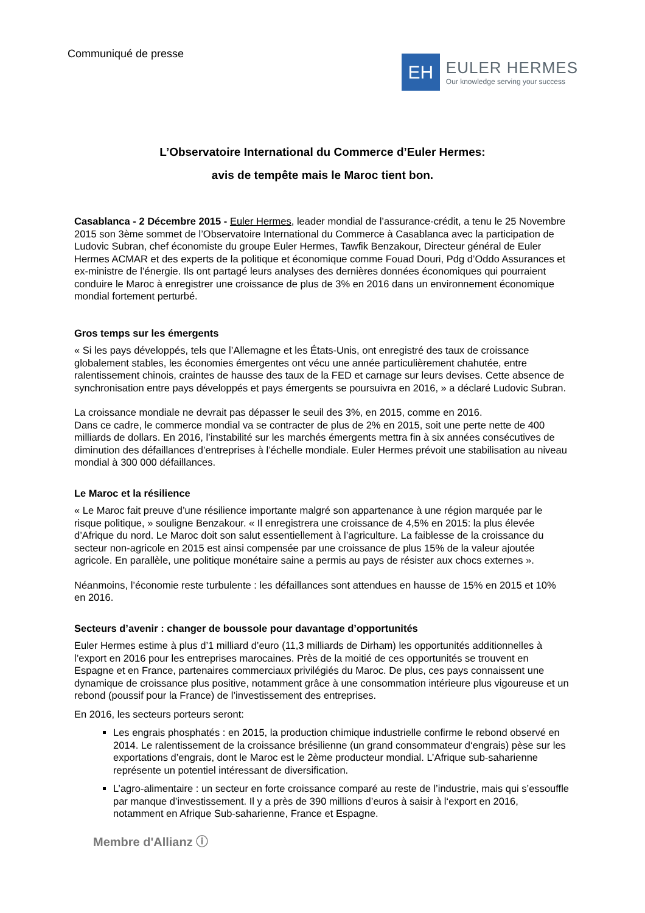Communiqué de presse
EH
EULER HERMES
Our knowledge serving your success
L’Observatoire International du Commerce d’Euler Hermes:
avis de tempête mais le Maroc tient bon.
Casablanca - 2 Décembre 2015 - Euler Hermes, leader mondial de l’assurance-crédit, a tenu le 25 Novembre 2015 son 3ème sommet de l’Observatoire International du Commerce à Casablanca avec la participation de Ludovic Subran, chef économiste du groupe Euler Hermes, Tawfik Benzakour, Directeur général de Euler Hermes ACMAR et des experts de la politique et économique comme Fouad Douri, Pdg d’Oddo Assurances et ex-ministre de l’énergie. Ils ont partagé leurs analyses des dernières données économiques qui pourraient conduire le Maroc à enregistrer une croissance de plus de 3% en 2016 dans un environnement économique mondial fortement perturbé.
Gros temps sur les émergents
« Si les pays développés, tels que l’Allemagne et les États-Unis, ont enregistré des taux de croissance globalement stables, les économies émergentes ont vécu une année particulièrement chahutée, entre ralentissement chinois, craintes de hausse des taux de la FED et carnage sur leurs devises. Cette absence de synchronisation entre pays développés et pays émergents se poursuivra en 2016, » a déclaré Ludovic Subran.
La croissance mondiale ne devrait pas dépasser le seuil des 3%, en 2015, comme en 2016.
Dans ce cadre, le commerce mondial va se contracter de plus de 2% en 2015, soit une perte nette de 400 milliards de dollars. En 2016, l’instabilité sur les marchés émergents mettra fin à six années consécutives de diminution des défaillances d’entreprises à l’échelle mondiale. Euler Hermes prévoit une stabilisation au niveau mondial à 300 000 défaillances.
Le Maroc et la résilience
« Le Maroc fait preuve d’une résilience importante malgré son appartenance à une région marquée par le risque politique, » souligne Benzakour. « Il enregistrera une croissance de 4,5% en 2015: la plus élevée d’Afrique du nord. Le Maroc doit son salut essentiellement à l’agriculture. La faiblesse de la croissance du secteur non-agricole en 2015 est ainsi compensée par une croissance de plus 15% de la valeur ajoutée agricole. En parallèle, une politique monétaire saine a permis au pays de résister aux chocs externes ».
Néanmoins, l’économie reste turbulente : les défaillances sont attendues en hausse de 15% en 2015 et 10% en 2016.
Secteurs d’avenir : changer de boussole pour davantage d’opportunités
Euler Hermes estime à plus d’1 milliard d’euro (11,3 milliards de Dirham) les opportunités additionnelles à l’export en 2016 pour les entreprises marocaines. Près de la moitié de ces opportunités se trouvent en Espagne et en France, partenaires commerciaux privilégiés du Maroc. De plus, ces pays connaissent une dynamique de croissance plus positive, notamment grâce à une consommation intérieure plus vigoureuse et un rebond (poussif pour la France) de l’investissement des entreprises.
En 2016, les secteurs porteurs seront:
Les engrais phosphatés : en 2015, la production chimique industrielle confirme le rebond observé en 2014. Le ralentissement de la croissance brésilienne (un grand consommateur d‘engrais) pèse sur les exportations d’engrais, dont le Maroc est le 2ème producteur mondial. L’Afrique sub-saharienne représente un potentiel intéressant de diversification.
L’agro-alimentaire : un secteur en forte croissance comparé au reste de l’industrie, mais qui s’essouffle par manque d’investissement. Il y a près de 390 millions d’euros à saisir à l‘export en 2016, notamment en Afrique Sub-saharienne, France et Espagne.
Membre d'Allianz ⓘ